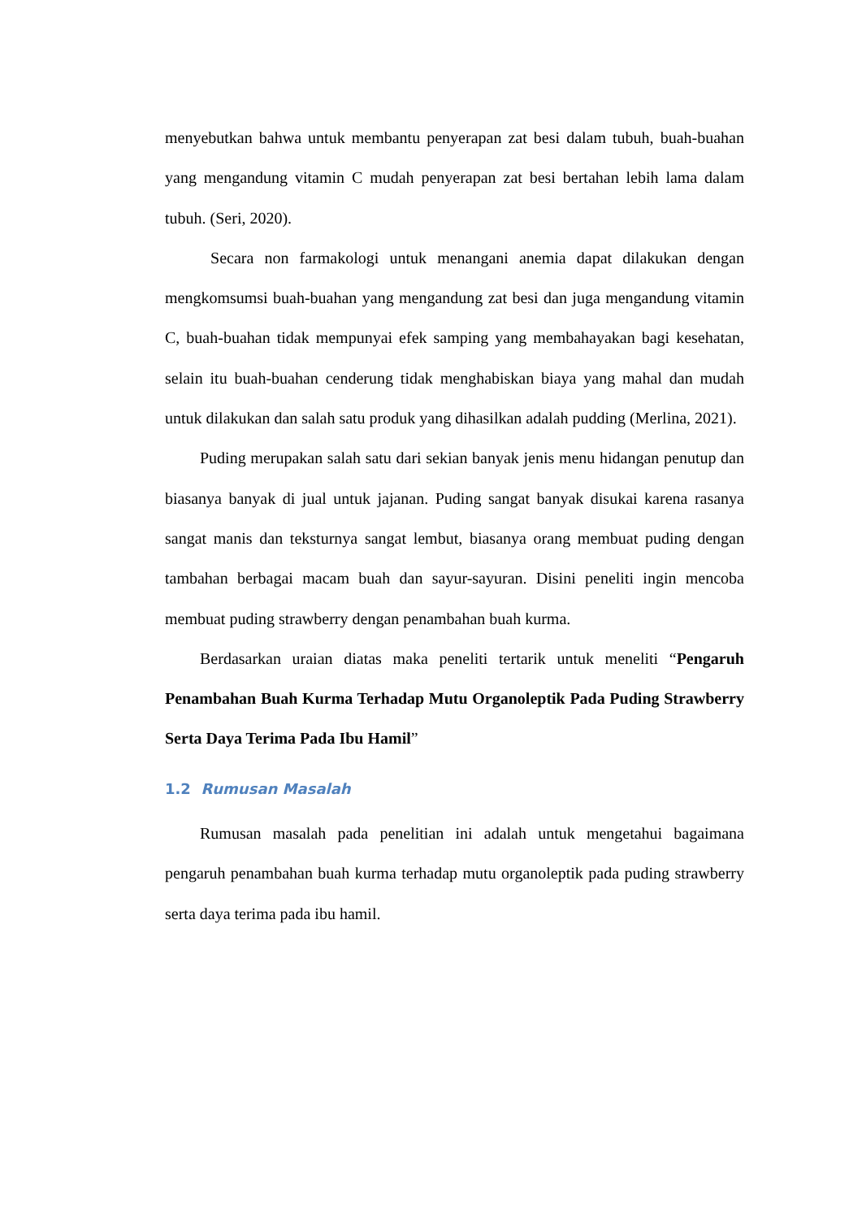menyebutkan bahwa untuk membantu penyerapan zat besi dalam tubuh, buah-buahan yang mengandung vitamin C mudah penyerapan zat besi bertahan lebih lama dalam tubuh. (Seri, 2020).
Secara non farmakologi untuk menangani anemia dapat dilakukan dengan mengkomsumsi buah-buahan yang mengandung zat besi dan juga mengandung vitamin C, buah-buahan tidak mempunyai efek samping yang membahayakan bagi kesehatan, selain itu buah-buahan cenderung tidak menghabiskan biaya yang mahal dan mudah untuk dilakukan dan salah satu produk yang dihasilkan adalah pudding (Merlina, 2021).
Puding merupakan salah satu dari sekian banyak jenis menu hidangan penutup dan biasanya banyak di jual untuk jajanan. Puding sangat banyak disukai karena rasanya sangat manis dan teksturnya sangat lembut, biasanya orang membuat puding dengan tambahan berbagai macam buah dan sayur-sayuran. Disini peneliti ingin mencoba membuat puding strawberry dengan penambahan buah kurma.
Berdasarkan uraian diatas maka peneliti tertarik untuk meneliti “Pengaruh Penambahan Buah Kurma Terhadap Mutu Organoleptik Pada Puding Strawberry Serta Daya Terima Pada Ibu Hamil”
1.2 Rumusan Masalah
Rumusan masalah pada penelitian ini adalah untuk mengetahui bagaimana pengaruh penambahan buah kurma terhadap mutu organoleptik pada puding strawberry serta daya terima pada ibu hamil.